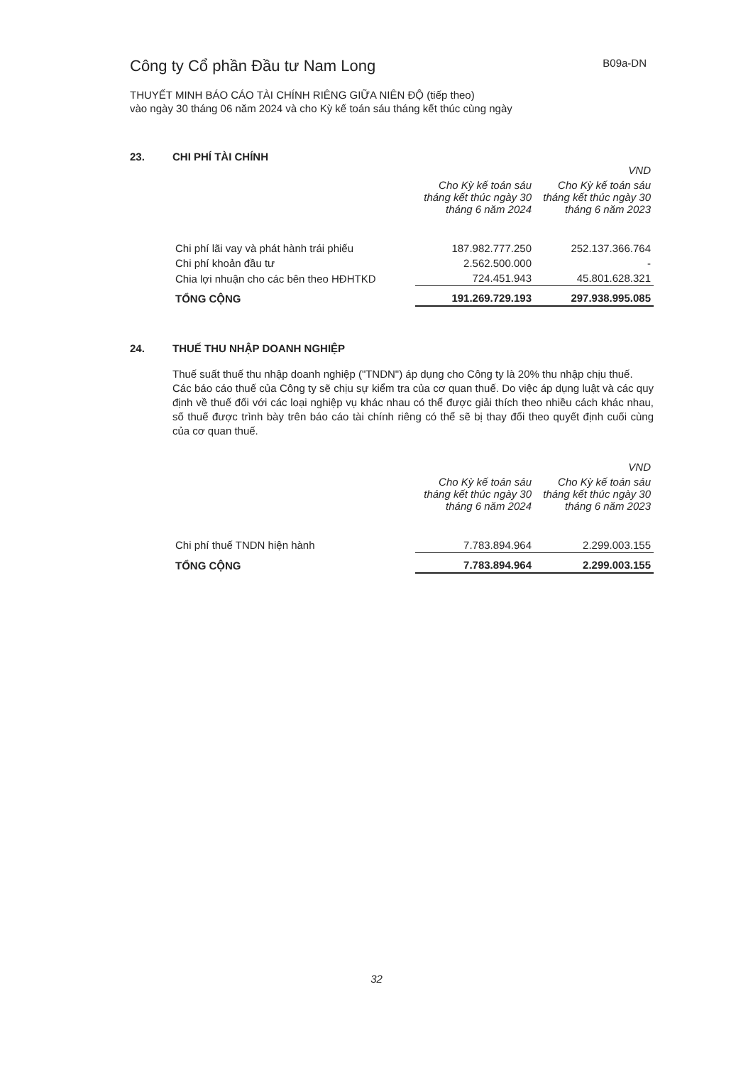Công ty Cổ phần Đầu tư Nam Long
B09a-DN
THUYẾT MINH BÁO CÁO TÀI CHÍNH RIÊNG GIỮA NIÊN ĐỘ (tiếp theo)
vào ngày 30 tháng 06 năm 2024 và cho Kỳ kế toán sáu tháng kết thúc cùng ngày
23. CHI PHÍ TÀI CHÍNH
| | | VND |
| --- | --- | --- |
| | Cho Kỳ kế toán sáu tháng kết thúc ngày 30 tháng 6 năm 2024 | Cho Kỳ kế toán sáu tháng kết thúc ngày 30 tháng 6 năm 2023 |
| Chi phí lãi vay và phát hành trái phiếu | 187.982.777.250 | 252.137.366.764 |
| Chi phí khoản đầu tư | 2.562.500.000 | - |
| Chia lợi nhuận cho các bên theo HĐHTKD | 724.451.943 | 45.801.628.321 |
| TỔNG CỘNG | 191.269.729.193 | 297.938.995.085 |
24. THUẾ THU NHẬP DOANH NGHIỆP
Thuế suất thuế thu nhập doanh nghiệp ("TNDN") áp dụng cho Công ty là 20% thu nhập chịu thuế.
Các báo cáo thuế của Công ty sẽ chịu sự kiểm tra của cơ quan thuế. Do việc áp dụng luật và các quy định về thuế đối với các loại nghiệp vụ khác nhau có thể được giải thích theo nhiều cách khác nhau, số thuế được trình bày trên báo cáo tài chính riêng có thể sẽ bị thay đổi theo quyết định cuối cùng của cơ quan thuế.
| | | VND |
| --- | --- | --- |
| | Cho Kỳ kế toán sáu tháng kết thúc ngày 30 tháng 6 năm 2024 | Cho Kỳ kế toán sáu tháng kết thúc ngày 30 tháng 6 năm 2023 |
| Chi phí thuế TNDN hiện hành | 7.783.894.964 | 2.299.003.155 |
| TỔNG CỘNG | 7.783.894.964 | 2.299.003.155 |
32